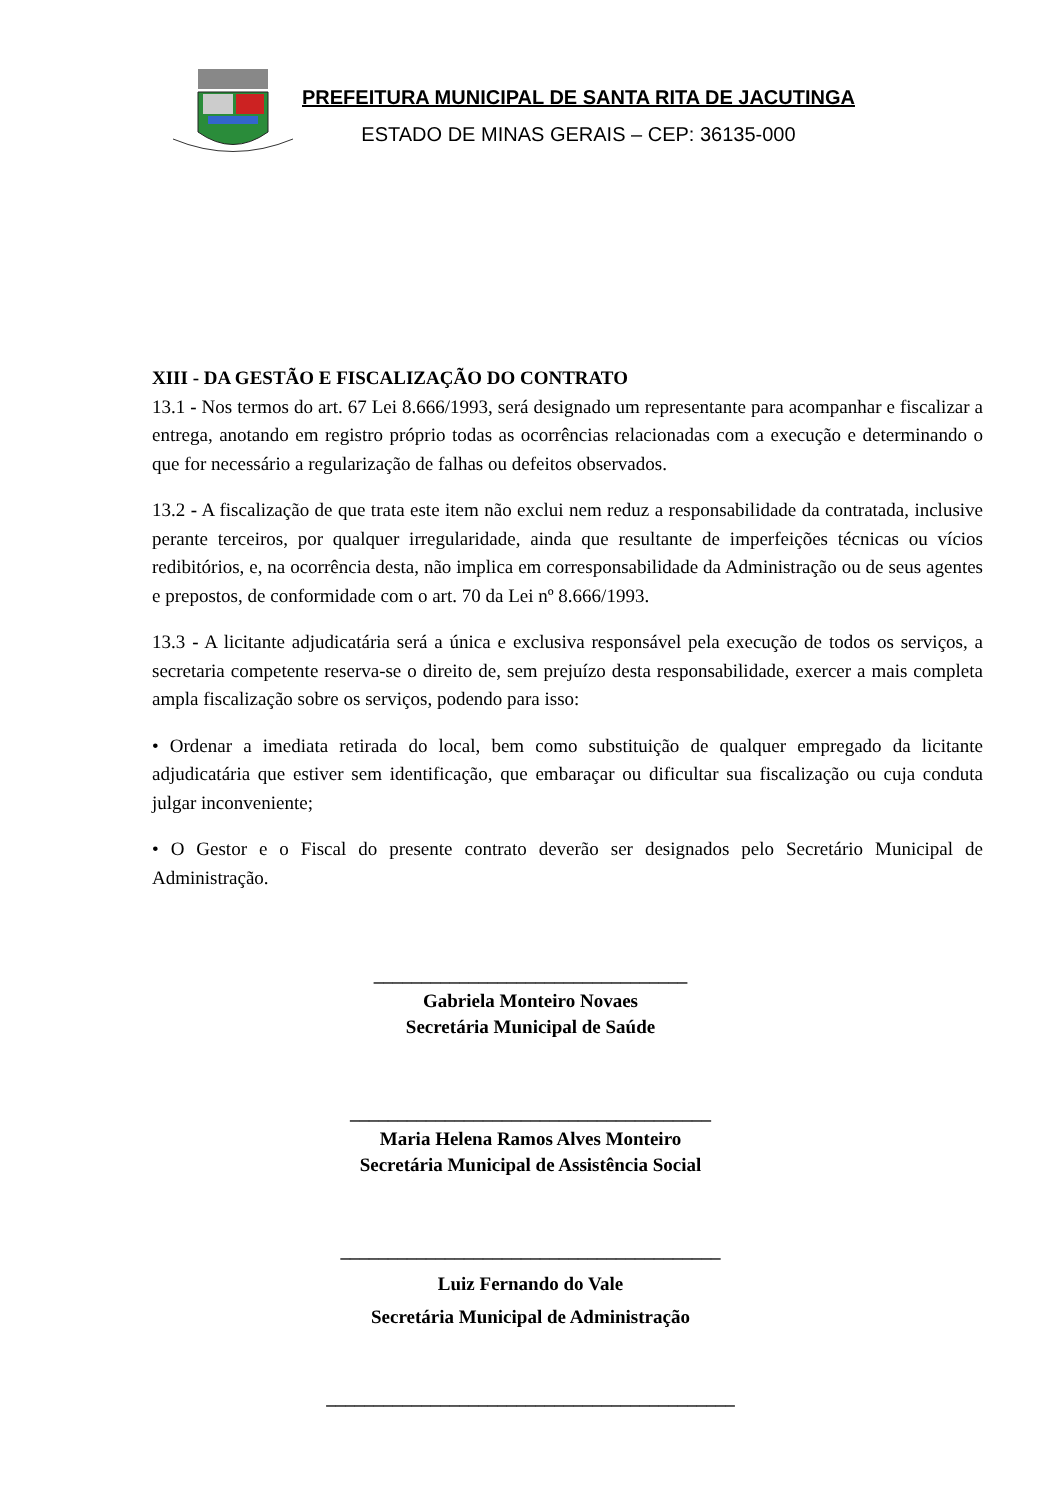PREFEITURA MUNICIPAL DE SANTA RITA DE JACUTINGA
ESTADO DE MINAS GERAIS – CEP: 36135-000
XIII - DA GESTÃO E FISCALIZAÇÃO DO CONTRATO
13.1 - Nos termos do art. 67 Lei 8.666/1993, será designado um representante para acompanhar e fiscalizar a entrega, anotando em registro próprio todas as ocorrências relacionadas com a execução e determinando o que for necessário a regularização de falhas ou defeitos observados.
13.2 - A fiscalização de que trata este item não exclui nem reduz a responsabilidade da contratada, inclusive perante terceiros, por qualquer irregularidade, ainda que resultante de imperfeições técnicas ou vícios redibitórios, e, na ocorrência desta, não implica em corresponsabilidade da Administração ou de seus agentes e prepostos, de conformidade com o art. 70 da Lei nº 8.666/1993.
13.3 - A licitante adjudicatária será a única e exclusiva responsável pela execução de todos os serviços, a secretaria competente reserva-se o direito de, sem prejuízo desta responsabilidade, exercer a mais completa ampla fiscalização sobre os serviços, podendo para isso:
• Ordenar a imediata retirada do local, bem como substituição de qualquer empregado da licitante adjudicatária que estiver sem identificação, que embaraçar ou dificultar sua fiscalização ou cuja conduta julgar inconveniente;
• O Gestor e o Fiscal do presente contrato deverão ser designados pelo Secretário Municipal de Administração.
_________________________________
Gabriela Monteiro Novaes
Secretária Municipal de Saúde
______________________________________
Maria Helena Ramos Alves Monteiro
Secretária Municipal de Assistência Social
________________________________________
Luiz Fernando do Vale
Secretária Municipal de Administração
___________________________________________